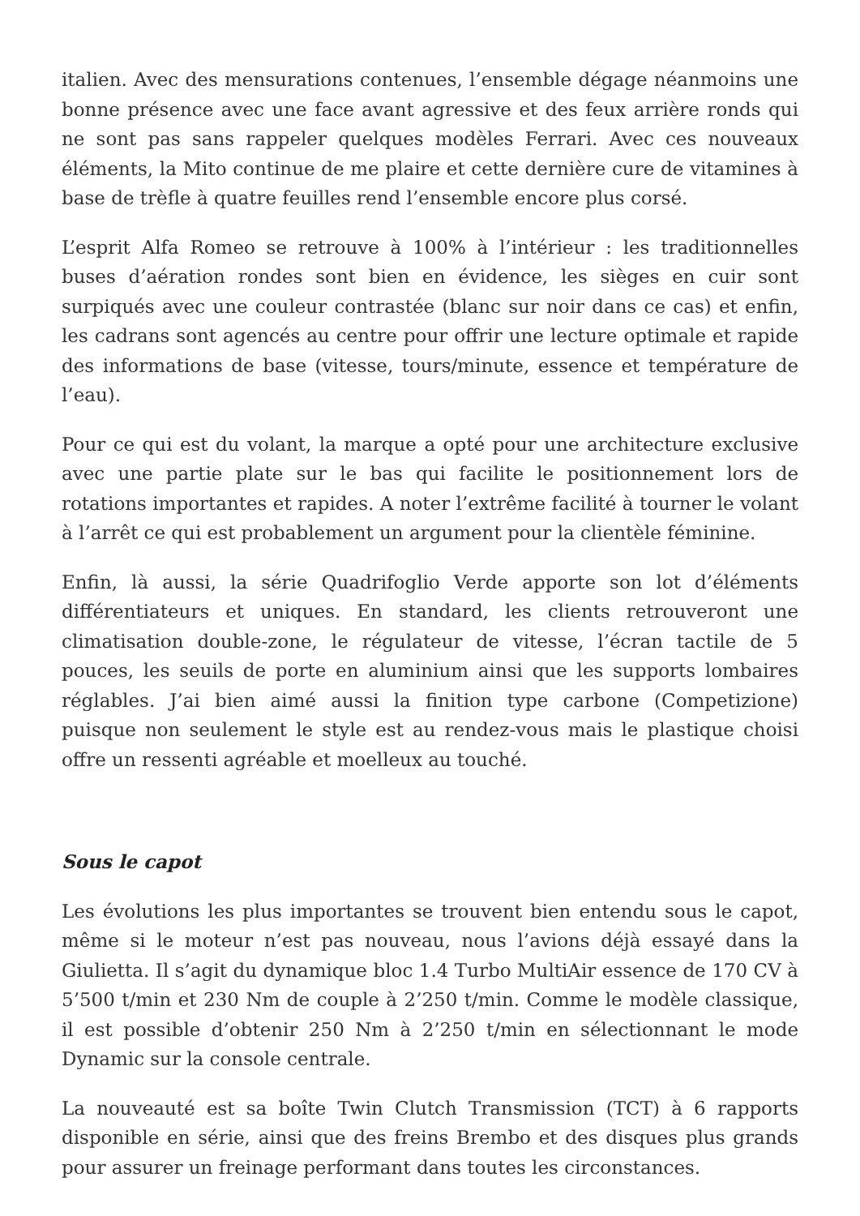italien. Avec des mensurations contenues, l’ensemble dégage néanmoins une bonne présence avec une face avant agressive et des feux arrière ronds qui ne sont pas sans rappeler quelques modèles Ferrari. Avec ces nouveaux éléments, la Mito continue de me plaire et cette dernière cure de vitamines à base de trèfle à quatre feuilles rend l’ensemble encore plus corsé.
L’esprit Alfa Romeo se retrouve à 100% à l’intérieur : les traditionnelles buses d’aération rondes sont bien en évidence, les sièges en cuir sont surpiqués avec une couleur contrastée (blanc sur noir dans ce cas) et enfin, les cadrans sont agencés au centre pour offrir une lecture optimale et rapide des informations de base (vitesse, tours/minute, essence et température de l’eau).
Pour ce qui est du volant, la marque a opté pour une architecture exclusive avec une partie plate sur le bas qui facilite le positionnement lors de rotations importantes et rapides. A noter l’extrême facilité à tourner le volant à l’arrêt ce qui est probablement un argument pour la clientèle féminine.
Enfin, là aussi, la série Quadrifoglio Verde apporte son lot d’éléments différentiateurs et uniques. En standard, les clients retrouveront une climatisation double-zone, le régulateur de vitesse, l’écran tactile de 5 pouces, les seuils de porte en aluminium ainsi que les supports lombaires réglables. J’ai bien aimé aussi la finition type carbone (Competizione) puisque non seulement le style est au rendez-vous mais le plastique choisi offre un ressenti agréable et moelleux au touché.
Sous le capot
Les évolutions les plus importantes se trouvent bien entendu sous le capot, même si le moteur n’est pas nouveau, nous l’avions déjà essayé dans la Giulietta. Il s’agit du dynamique bloc 1.4 Turbo MultiAir essence de 170 CV à 5’500 t/min et 230 Nm de couple à 2’250 t/min. Comme le modèle classique, il est possible d’obtenir 250 Nm à 2’250 t/min en sélectionnant le mode Dynamic sur la console centrale.
La nouveauté est sa boîte Twin Clutch Transmission (TCT) à 6 rapports disponible en série, ainsi que des freins Brembo et des disques plus grands pour assurer un freinage performant dans toutes les circonstances.